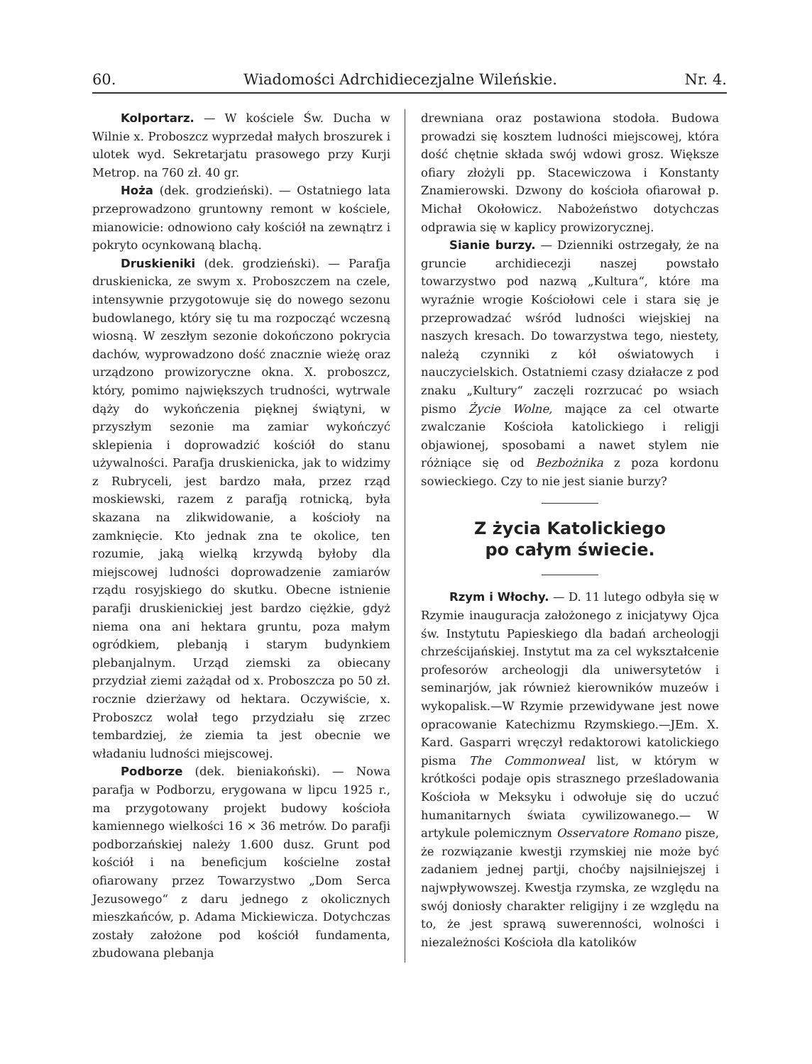60. Wiadomości Adrchidiecezjalne Wileńskie. Nr. 4.
Kolportarz. — W kościele Św. Ducha w Wilnie x. Proboszcz wyprzedał małych broszurek i ulotek wyd. Sekretarjatu prasowego przy Kurji Metrop. na 760 zł. 40 gr.
Hoża (dek. grodzieński). — Ostatniego lata przeprowadzono gruntowny remont w kościele, mianowicie: odnowiono cały kościół na zewnątrz i pokryto ocynkowaną blachą.
Druskieniki (dek. grodzieński). — Parafja druskienicka, ze swym x. Proboszczem na czele, intensywnie przygotowuje się do nowego sezonu budowlanego, który się tu ma rozpocząć wczesną wiosną. W zeszłym sezonie dokończono pokrycia dachów, wyprowadzono dość znacznie wieżę oraz urządzono prowizoryczne okna. X. proboszcz, który, pomimo największych trudności, wytrwale dąży do wykończenia pięknej świątyni, w przyszłym sezonie ma zamiar wykończyć sklepienia i doprowadzić kościół do stanu używalności. Parafja druskienicka, jak to widzimy z Rubryceli, jest bardzo mała, przez rząd moskiewski, razem z parafją rotnicką, była skazana na zlikwidowanie, a kościoły na zamknięcie. Kto jednak zna te okolice, ten rozumie, jaką wielką krzywdą byłoby dla miejscowej ludności doprowadzenie zamiarów rządu rosyjskiego do skutku. Obecne istnienie parafji druskienickiej jest bardzo ciężkie, gdyż niema ona ani hektara gruntu, poza małym ogródkiem, plebanją i starym budynkiem plebanjalnym. Urząd ziemski za obiecany przydział ziemi zażądał od x. Proboszcza po 50 zł. rocznie dzierżawy od hektara. Oczywiście, x. Proboszcz wolał tego przydziału się zrzec tembardziej, że ziemia ta jest obecnie we władaniu ludności miejscowej.
Podborze (dek. bieniakoński). — Nowa parafja w Podborzu, erygowana w lipcu 1925 r., ma przygotowany projekt budowy kościoła kamiennego wielkości 16 × 36 metrów. Do parafji podborzańskiej należy 1.600 dusz. Grunt pod kościół i na beneficjum kościelne został ofiarowany przez Towarzystwo „Dom Serca Jezusowego“ z daru jednego z okolicznych mieszkańców, p. Adama Mickiewicza. Dotychczas zostały założone pod kościół fundamenta, zbudowana plebanja
drewniana oraz postawiona stodoła. Budowa prowadzi się kosztem ludności miejscowej, która dość chętnie składa swój wdowi grosz. Większe ofiary złożyli pp. Stacewiczowa i Konstanty Znamierowski. Dzwony do kościoła ofiarował p. Michał Okołowicz. Nabożeństwo dotychczas odprawia się w kaplicy prowizorycznej.
Sianie burzy. — Dzienniki ostrzegały, że na gruncie archidiecezji naszej powstało towarzystwo pod nazwą „Kultura“, które ma wyraźnie wrogie Kościołowi cele i stara się je przeprowadzać wśród ludności wiejskiej na naszych kresach. Do towarzystwa tego, niestety, należą czynniki z kół oświatowych i nauczycielskich. Ostatniemi czasy działacze z pod znaku „Kultury“ zaczęli rozrzucać po wsiach pismo Życie Wolne, mające za cel otwarte zwalczanie Kościoła katolickiego i religji objawionej, sposobami a nawet stylem nie różniące się od Bezbożnika z poza kordonu sowieckiego. Czy to nie jest sianie burzy?
Z życia Katolickiego
po całym świecie.
Rzym i Włochy. — D. 11 lutego odbyła się w Rzymie inauguracja założonego z inicjatywy Ojca św. Instytutu Papieskiego dla badań archeologji chrześcijańskiej. Instytut ma za cel wykształcenie profesorów archeologji dla uniwersytetów i seminarjów, jak również kierowników muzeów i wykopalisk.—W Rzymie przewidywane jest nowe opracowanie Katechizmu Rzymskiego.—JEm. X. Kard. Gasparri wręczył redaktorowi katolickiego pisma The Commonweal list, w którym w krótkości podaje opis strasznego prześladowania Kościoła w Meksyku i odwołuje się do uczuć humanitarnych świata cywilizowanego.— W artykule polemicznym Osservatore Romano pisze, że rozwiązanie kwestji rzymskiej nie może być zadaniem jednej partji, choćby najsilniejszej i najwpływowszej. Kwestja rzymska, ze względu na swój doniosły charakter religijny i ze względu na to, że jest sprawą suwerenności, wolności i niezależności Kościoła dla katolików